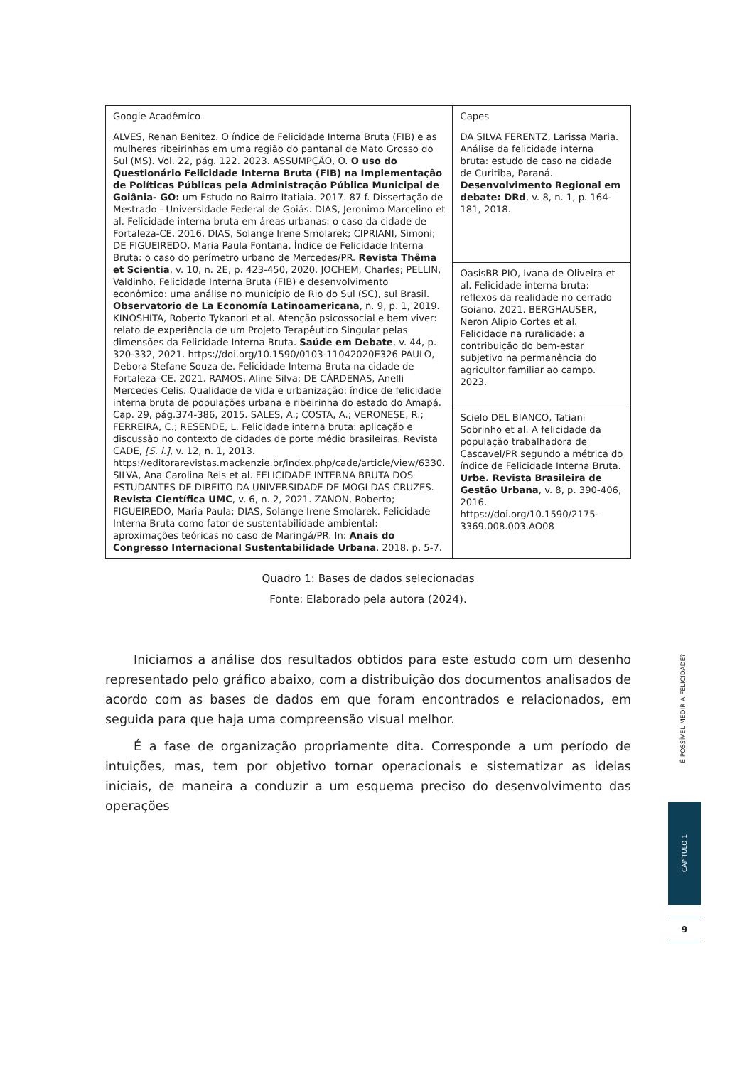| Google Acadêmico ALVES, Renan Benitez. O índice de Felicidade Interna Bruta (FIB) e as mulheres ribeirinhas em uma região do pantanal de Mato Grosso do Sul (MS). Vol. 22, pág. 122. 2023. ASSUMPÇÃO, O. O uso do Questionário Felicidade Interna Bruta (FIB) na Implementação de Políticas Públicas pela Administração Pública Municipal de Goiânia- GO: um Estudo no Bairro Itatiaia. 2017. 87 f. Dissertação de Mestrado - Universidade Federal de Goiás. DIAS, Jeronimo Marcelino et al. Felicidade interna bruta em áreas urbanas: o caso da cidade de Fortaleza-CE. 2016. DIAS, Solange Irene Smolarek; CIPRIANI, Simoni; DE FIGUEIREDO, Maria Paula Fontana. Índice de Felicidade Interna Bruta: o caso do perímetro urbano de Mercedes/PR. Revista Thêma et Scientia , v. 10, n. 2E, p. 423-450, 2020. JOCHEM, Charles; PELLIN, Valdinho. Felicidade Interna Bruta (FIB) e desenvolvimento econômico: uma análise no município de Rio do Sul (SC), sul Brasil. Observatorio de La Economía Latinoamericana , n. 9, p. 1, 2019. KINOSHITA, Roberto Tykanori et al. Atenção psicossocial e bem viver: relato de experiência de um Projeto Terapêutico Singular pelas dimensões da Felicidade Interna Bruta. Saúde em Debate , v. 44, p. 320-332, 2021. https://doi.org/10.1590/0103-11042020E326 PAULO, Debora Stefane Souza de. Felicidade Interna Bruta na cidade de Fortaleza–CE. 2021. RAMOS, Aline Silva; DE CÁRDENAS, Anelli Mercedes Celis. Qualidade de vida e urbanização: índice de felicidade interna bruta de populações urbana e ribeirinha do estado do Amapá. Cap. 29, pág.374-386, 2015. SALES, A.; COSTA, A.; VERONESE, R.; FERREIRA, C.; RESENDE, L. Felicidade interna bruta: aplicação e discussão no contexto de cidades de porte médio brasileiras. Revista CADE, [S. l.] , v. 12, n. 1, 2013. https://editorarevistas.mackenzie.br/index.php/cade/article/view/6330. SILVA, Ana Carolina Reis et al. FELICIDADE INTERNA BRUTA DOS ESTUDANTES DE DIREITO DA UNIVERSIDADE DE MOGI DAS CRUZES. Revista Científica UMC , v. 6, n. 2, 2021. ZANON, Roberto; FIGUEIREDO, Maria Paula; DIAS, Solange Irene Smolarek. Felicidade Interna Bruta como fator de sustentabilidade ambiental: aproximações teóricas no caso de Maringá/PR. In: Anais do Congresso Internacional Sustentabilidade Urbana . 2018. p. 5-7. | Capes DA SILVA FERENTZ, Larissa Maria. Análise da felicidade interna bruta: estudo de caso na cidade de Curitiba, Paraná. Desenvolvimento Regional em debate: DRd , v. 8, n. 1, p. 164-181, 2018. |
| | OasisBR PIO, Ivana de Oliveira et al. Felicidade interna bruta: reflexos da realidade no cerrado Goiano. 2021. BERGHAUSER, Neron Alipio Cortes et al. Felicidade na ruralidade: a contribuição do bem-estar subjetivo na permanência do agricultor familiar ao campo. 2023. |
| | Scielo DEL BIANCO, Tatiani Sobrinho et al. A felicidade da população trabalhadora de Cascavel/PR segundo a métrica do índice de Felicidade Interna Bruta. Urbe. Revista Brasileira de Gestão Urbana , v. 8, p. 390-406, 2016. https://doi.org/10.1590/2175-3369.008.003.AO08 |
Quadro 1: Bases de dados selecionadas
Fonte: Elaborado pela autora (2024).
Iniciamos a análise dos resultados obtidos para este estudo com um desenho representado pelo gráfico abaixo, com a distribuição dos documentos analisados de acordo com as bases de dados em que foram encontrados e relacionados, em seguida para que haja uma compreensão visual melhor.
É a fase de organização propriamente dita. Corresponde a um período de intuições, mas, tem por objetivo tornar operacionais e sistematizar as ideias iniciais, de maneira a conduzir a um esquema preciso do desenvolvimento das operações
É POSSÍVEL MEDIR A FELICIDADE?
CAPÍTULO 1
9